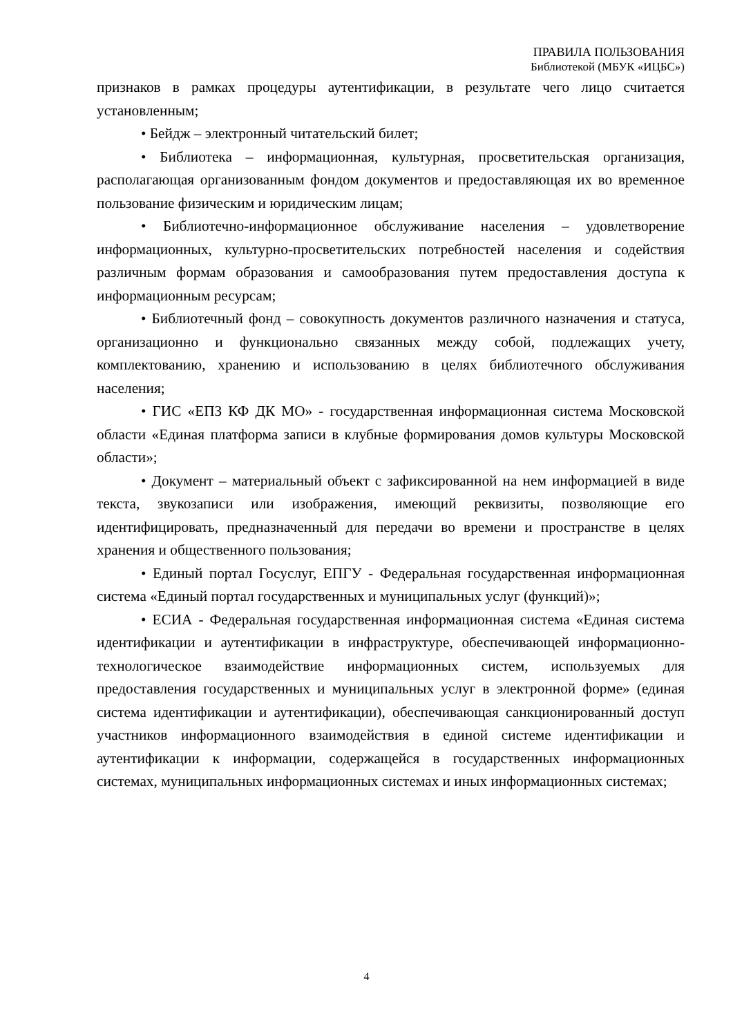ПРАВИЛА ПОЛЬЗОВАНИЯ
Библиотекой (МБУК «ИЦБС»)
признаков в рамках процедуры аутентификации, в результате чего лицо считается установленным;
• Бейдж – электронный читательский билет;
• Библиотека – информационная, культурная, просветительская организация, располагающая организованным фондом документов и предоставляющая их во временное пользование физическим и юридическим лицам;
• Библиотечно-информационное обслуживание населения – удовлетворение информационных, культурно-просветительских потребностей населения и содействия различным формам образования и самообразования путем предоставления доступа к информационным ресурсам;
• Библиотечный фонд – совокупность документов различного назначения и статуса, организационно и функционально связанных между собой, подлежащих учету, комплектованию, хранению и использованию в целях библиотечного обслуживания населения;
• ГИС «ЕПЗ КФ ДК МО» - государственная информационная система Московской области «Единая платформа записи в клубные формирования домов культуры Московской области»;
• Документ – материальный объект с зафиксированной на нем информацией в виде текста, звукозаписи или изображения, имеющий реквизиты, позволяющие его идентифицировать, предназначенный для передачи во времени и пространстве в целях хранения и общественного пользования;
• Единый портал Госуслуг, ЕПГУ - Федеральная государственная информационная система «Единый портал государственных и муниципальных услуг (функций)»;
• ЕСИА - Федеральная государственная информационная система «Единая система идентификации и аутентификации в инфраструктуре, обеспечивающей информационно-технологическое взаимодействие информационных систем, используемых для предоставления государственных и муниципальных услуг в электронной форме» (единая система идентификации и аутентификации), обеспечивающая санкционированный доступ участников информационного взаимодействия в единой системе идентификации и аутентификации к информации, содержащейся в государственных информационных системах, муниципальных информационных системах и иных информационных системах;
4